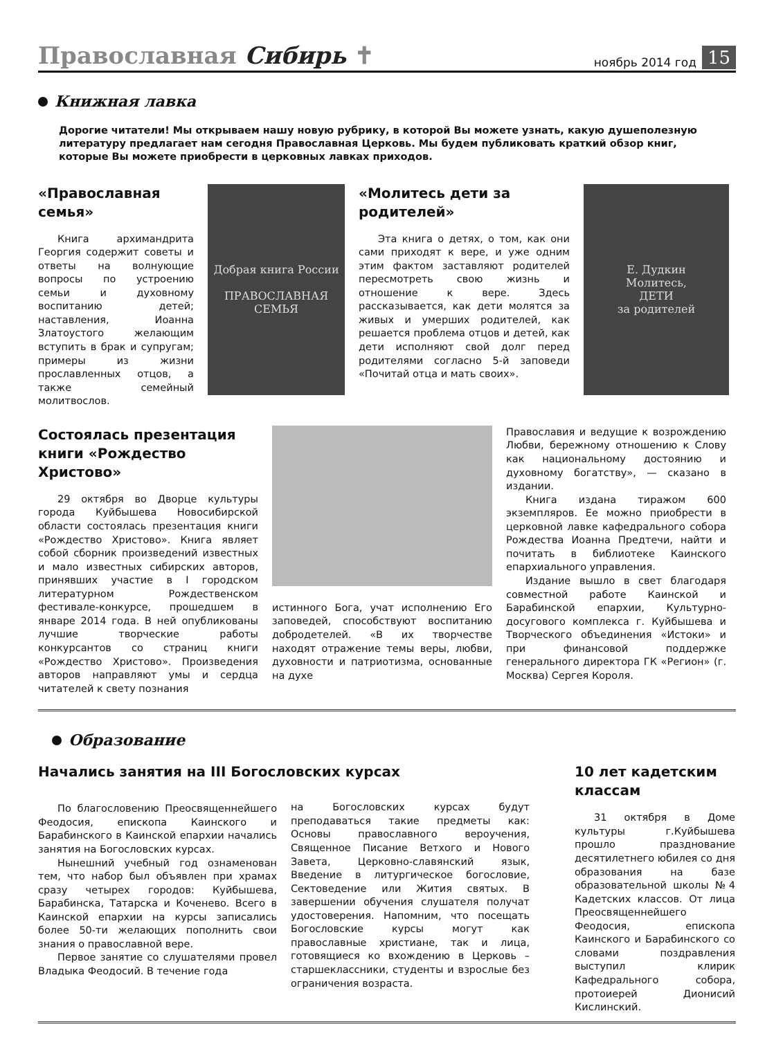Православная Сибирь ✝
ноябрь 2014 год
15
Книжная лавка
Дорогие читатели! Мы открываем нашу новую рубрику, в которой Вы можете узнать, какую душеполезную литературу предлагает нам сегодня Православная Церковь. Мы будем публиковать краткий обзор книг, которые Вы можете приобрести в церковных лавках приходов.
«Православная семья»
Книга архимандрита Георгия содержит советы и ответы на волнующие вопросы по устроению семьи и духовному воспитанию детей; наставления, Иоанна Златоустого желающим вступить в брак и супругам; примеры из жизни прославленных отцов, а также семейный молитвослов.
Добрая книга России
ПРАВОСЛАВНАЯ
СЕМЬЯ
«Молитесь дети за родителей»
Эта книга о детях, о том, как они сами приходят к вере, и уже одним этим фактом заставляют родителей пересмотреть свою жизнь и отношение к вере. Здесь рассказывается, как дети молятся за живых и умерших родителей, как решается проблема отцов и детей, как дети исполняют свой долг перед родителями согласно 5-й заповеди «Почитай отца и мать своих».
Е. Дудкин
Молитесь,
ДЕТИ
за родителей
Состоялась презентация книги «Рождество Христово»
29 октября во Дворце культуры города Куйбышева Новосибирской области состоялась презентация книги «Рождество Христово». Книга являет собой сборник произведений известных и мало известных сибирских авторов, принявших участие в I городском литературном Рождественском фестивале-конкурсе, прошедшем в январе 2014 года. В ней опубликованы лучшие творческие работы конкурсантов со страниц книги «Рождество Христово». Произведения авторов направляют умы и сердца читателей к свету познания
истинного Бога, учат исполнению Его заповедей, способствуют воспитанию добродетелей. «В их творчестве находят отражение темы веры, любви, духовности и патриотизма, основанные на духе
Православия и ведущие к возрождению Любви, бережному отношению к Слову как национальному достоянию и духовному богатству», — сказано в издании.
Книга издана тиражом 600 экземпляров. Ее можно приобрести в церковной лавке кафедрального собора Рождества Иоанна Предтечи, найти и почитать в библиотеке Каинского епархиального управления.
Издание вышло в свет благодаря совместной работе Каинской и Барабинской епархии, Культурно-досугового комплекса г. Куйбышева и Творческого объединения «Истоки» и при финансовой поддержке генерального директора ГК «Регион» (г. Москва) Сергея Короля.
Образование
Начались занятия на III Богословских курсах
По благословению Преосвященнейшего Феодосия, епископа Каинского и Барабинского в Каинской епархии начались занятия на Богословских курсах.
Нынешний учебный год ознаменован тем, что набор был объявлен при храмах сразу четырех городов: Куйбышева, Барабинска, Татарска и Коченево. Всего в Каинской епархии на курсы записались более 50-ти желающих пополнить свои знания о православной вере.
Первое занятие со слушателями провел Владыка Феодосий. В течение года
на Богословских курсах будут преподаваться такие предметы как: Основы православного вероучения, Священное Писание Ветхого и Нового Завета, Церковно-славянский язык, Введение в литургическое богословие, Сектоведение или Жития святых. В завершении обучения слушателя получат удостоверения. Напомним, что посещать Богословские курсы могут как православные христиане, так и лица, готовящиеся ко вхождению в Церковь – старшеклассники, студенты и взрослые без ограничения возраста.
10 лет кадетским классам
31 октября в Доме культуры г.Куйбышева прошло празднование десятилетнего юбилея со дня образования на базе образовательной школы №4 Кадетских классов. От лица Преосвященнейшего Феодосия, епископа Каинского и Барабинского со словами поздравления выступил клирик Кафедрального собора, протоиерей Дионисий Кислинский.